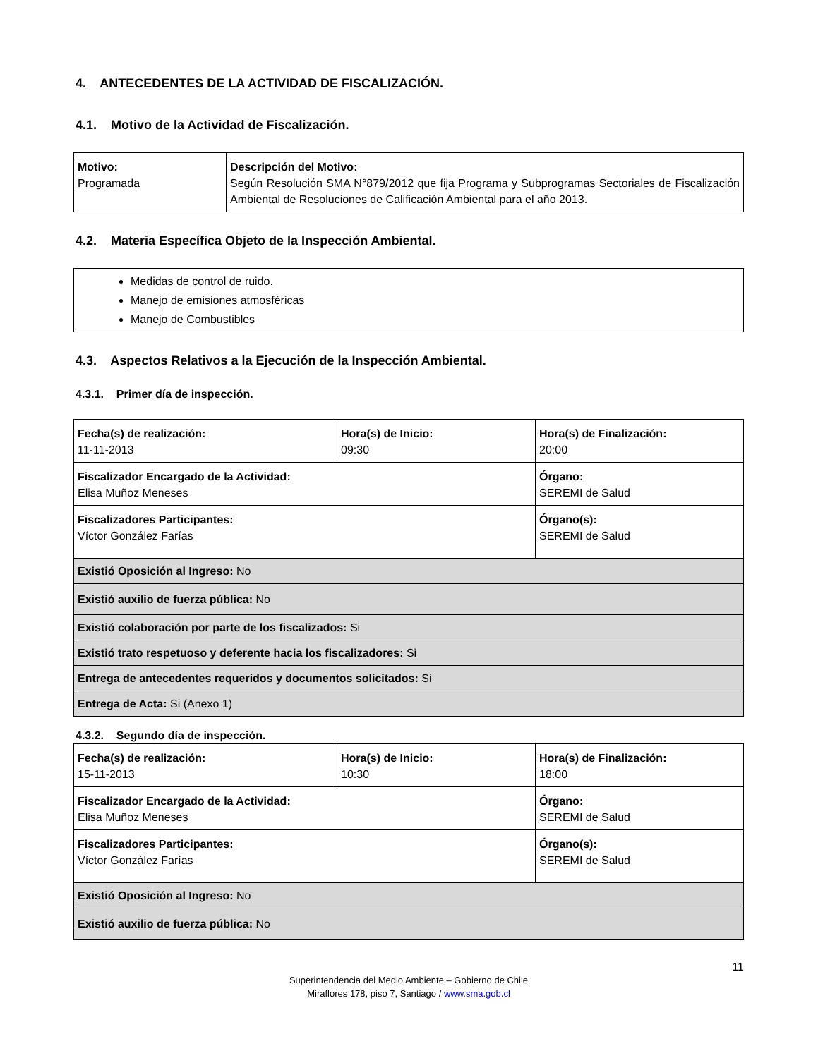4. ANTECEDENTES DE LA ACTIVIDAD DE FISCALIZACIÓN.
4.1. Motivo de la Actividad de Fiscalización.
| Motivo: Programada | Descripción del Motivo: Según Resolución SMA N°879/2012 que fija Programa y Subprogramas Sectoriales de Fiscalización Ambiental de Resoluciones de Calificación Ambiental para el año 2013. |
4.2. Materia Específica Objeto de la Inspección Ambiental.
| Medidas de control de ruido. Manejo de emisiones atmosféricas Manejo de Combustibles |
4.3. Aspectos Relativos a la Ejecución de la Inspección Ambiental.
4.3.1. Primer día de inspección.
| Fecha(s) de realización: 11-11-2013 | Hora(s) de Inicio: 09:30 | Hora(s) de Finalización: 20:00 |
| Fiscalizador Encargado de la Actividad: Elisa Muñoz Meneses | | Órgano: SEREMI de Salud |
| Fiscalizadores Participantes: Víctor González Farías | | Órgano(s): SEREMI de Salud |
| Existió Oposición al Ingreso: No | | |
| Existió auxilio de fuerza pública: No | | |
| Existió colaboración por parte de los fiscalizados: Si | | |
| Existió trato respetuoso y deferente hacia los fiscalizadores: Si | | |
| Entrega de antecedentes requeridos y documentos solicitados: Si | | |
| Entrega de Acta: Si (Anexo 1) | | |
4.3.2. Segundo día de inspección.
| Fecha(s) de realización: 15-11-2013 | Hora(s) de Inicio: 10:30 | Hora(s) de Finalización: 18:00 |
| Fiscalizador Encargado de la Actividad: Elisa Muñoz Meneses | | Órgano: SEREMI de Salud |
| Fiscalizadores Participantes: Víctor González Farías | | Órgano(s): SEREMI de Salud |
| Existió Oposición al Ingreso: No | | |
| Existió auxilio de fuerza pública: No | | |
11
Superintendencia del Medio Ambiente – Gobierno de Chile
Miraflores 178, piso 7, Santiago / www.sma.gob.cl